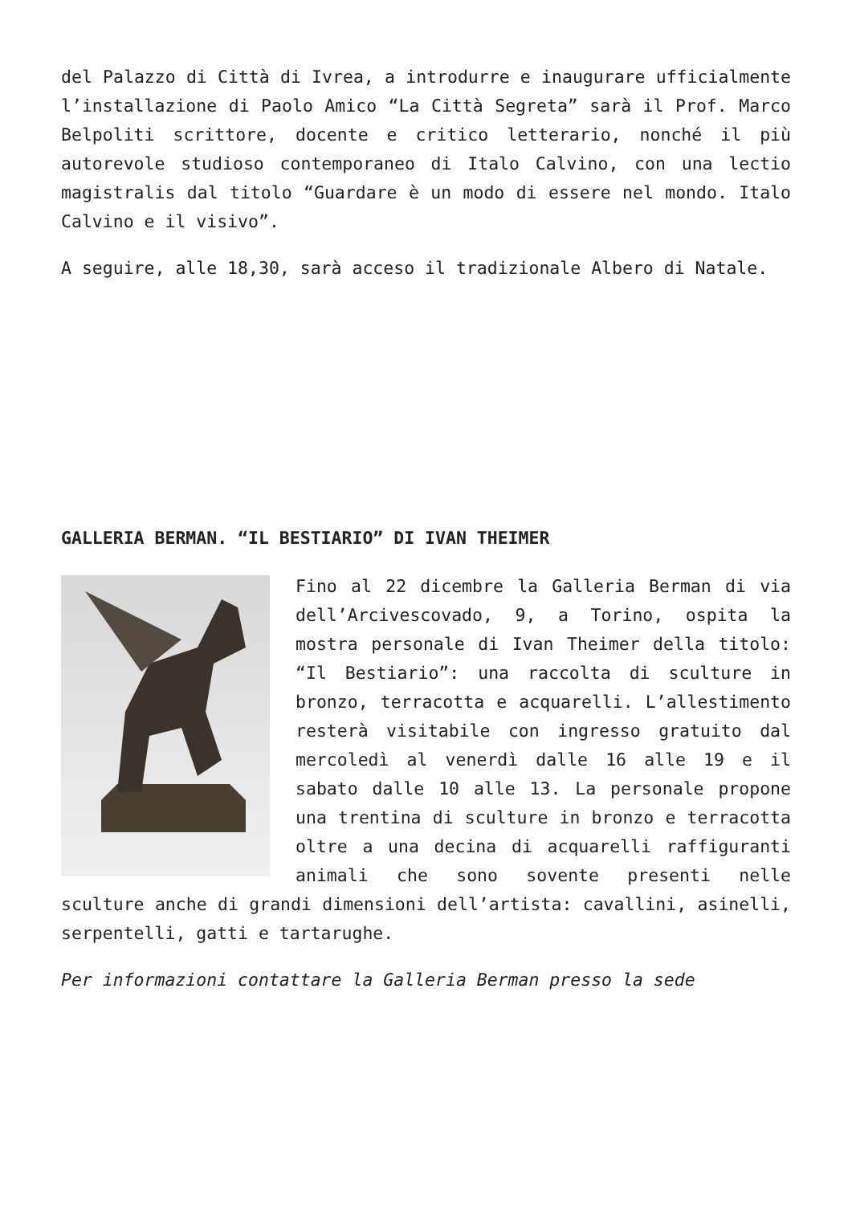del Palazzo di Città di Ivrea, a introdurre e inaugurare ufficialmente l’installazione di Paolo Amico “La Città Segreta” sarà il Prof. Marco Belpoliti scrittore, docente e critico letterario, nonché il più autorevole studioso contemporaneo di Italo Calvino, con una lectio magistralis dal titolo “Guardare è un modo di essere nel mondo. Italo Calvino e il visivo”.
A seguire, alle 18,30, sarà acceso il tradizionale Albero di Natale.
GALLERIA BERMAN. “IL BESTIARIO” DI IVAN THEIMER
Fino al 22 dicembre la Galleria Berman di via dell’Arcivescovado, 9, a Torino, ospita la mostra personale di Ivan Theimer della titolo: “Il Bestiario”: una raccolta di sculture in bronzo, terracotta e acquarelli. L’allestimento resterà visitabile con ingresso gratuito dal mercoledì al venerdì dalle 16 alle 19 e il sabato dalle 10 alle 13. La personale propone una trentina di sculture in bronzo e terracotta oltre a una decina di acquarelli raffiguranti animali che sono sovente presenti nelle sculture anche di grandi dimensioni dell’artista: cavallini, asinelli, serpentelli, gatti e tartarughe.
Per informazioni contattare la Galleria Berman presso la sede